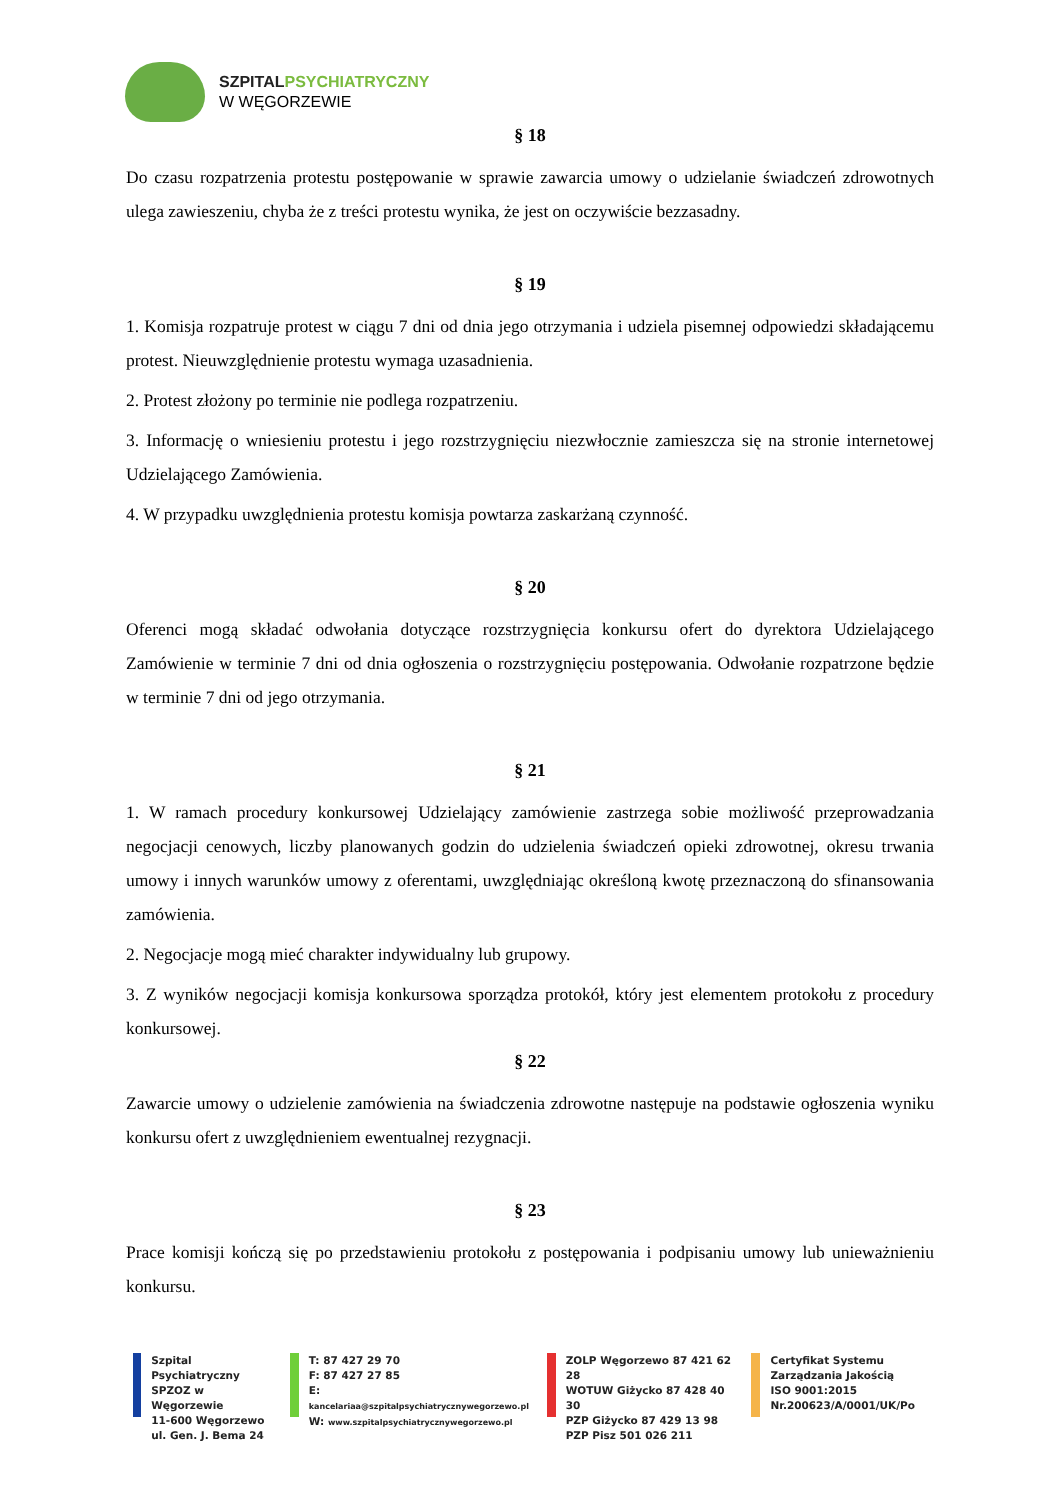SZPITALPSYCHIATRYCZNY
W WĘGORZEWIE
§ 18
Do czasu rozpatrzenia protestu postępowanie w sprawie zawarcia umowy o udzielanie świadczeń zdrowotnych ulega zawieszeniu, chyba że z treści protestu wynika, że jest on oczywiście bezzasadny.
§ 19
1. Komisja rozpatruje protest w ciągu 7 dni od dnia jego otrzymania i udziela pisemnej odpowiedzi składającemu protest. Nieuwzględnienie protestu wymaga uzasadnienia.
2. Protest złożony po terminie nie podlega rozpatrzeniu.
3. Informację o wniesieniu protestu i jego rozstrzygnięciu niezwłocznie zamieszcza się na stronie internetowej Udzielającego Zamówienia.
4. W przypadku uwzględnienia protestu komisja powtarza zaskarżaną czynność.
§ 20
Oferenci mogą składać odwołania dotyczące rozstrzygnięcia konkursu ofert do dyrektora Udzielającego Zamówienie w terminie 7 dni od dnia ogłoszenia o rozstrzygnięciu postępowania. Odwołanie rozpatrzone będzie w terminie 7 dni od jego otrzymania.
§ 21
1. W ramach procedury konkursowej Udzielający zamówienie zastrzega sobie możliwość przeprowadzania negocjacji cenowych, liczby planowanych godzin do udzielenia świadczeń opieki zdrowotnej, okresu trwania umowy i innych warunków umowy z oferentami, uwzględniając określoną kwotę przeznaczoną do sfinansowania zamówienia.
2. Negocjacje mogą mieć charakter indywidualny lub grupowy.
3. Z wyników negocjacji komisja konkursowa sporządza protokół, który jest elementem protokołu z procedury konkursowej.
§ 22
Zawarcie umowy o udzielenie zamówienia na świadczenia zdrowotne następuje na podstawie ogłoszenia wyniku konkursu ofert z uwzględnieniem ewentualnej rezygnacji.
§ 23
Prace komisji kończą się po przedstawieniu protokołu z postępowania i podpisaniu umowy lub unieważnieniu konkursu.
Szpital Psychiatryczny
SPZOZ w Węgorzewie
11-600 Węgorzewo
ul. Gen. J. Bema 24
T: 87 427 29 70
F: 87 427 27 85
E: kancelariaa@szpitalpsychiatrycznywegorzewo.pl
W: www.szpitalpsychiatrycznywegorzewo.pl
ZOLP Węgorzewo 87 421 62 28
WOTUW Giżycko 87 428 40 30
PZP Giżycko 87 429 13 98
PZP Pisz 501 026 211
Certyfikat Systemu
Zarządzania Jakością
ISO 9001:2015
Nr.200623/A/0001/UK/Po